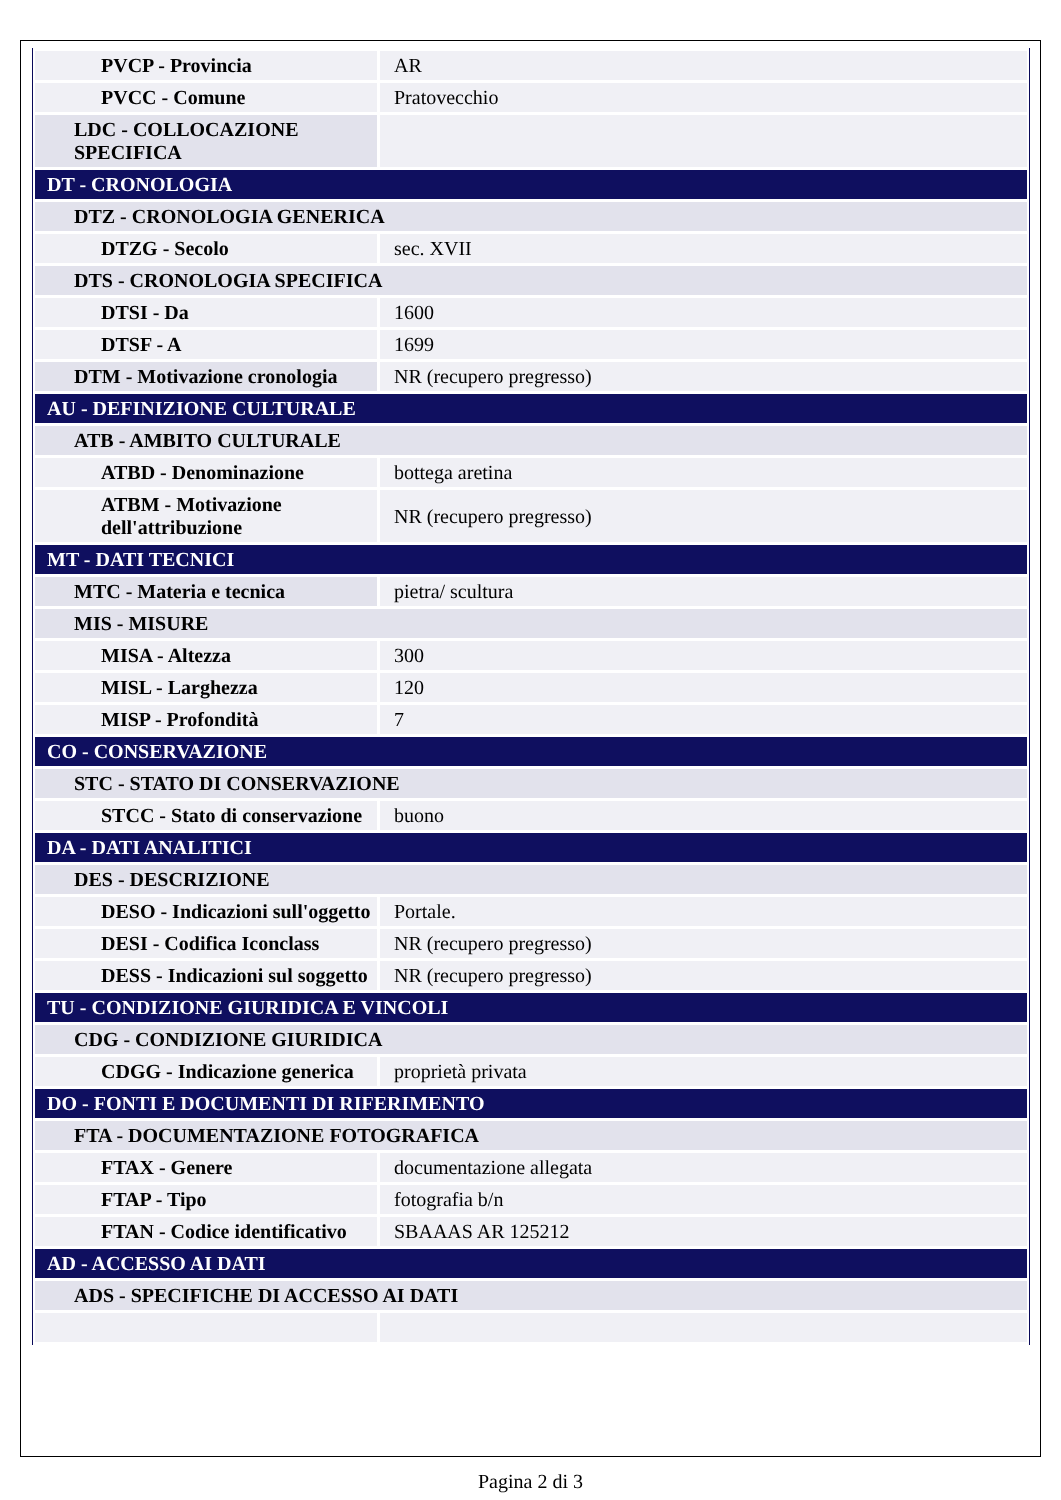| PVCP - Provincia | AR |
| PVCC - Comune | Pratovecchio |
| LDC - COLLOCAZIONE SPECIFICA | |
| DT - CRONOLOGIA | |
| DTZ - CRONOLOGIA GENERICA | |
| DTZG - Secolo | sec. XVII |
| DTS - CRONOLOGIA SPECIFICA | |
| DTSI - Da | 1600 |
| DTSF - A | 1699 |
| DTM - Motivazione cronologia | NR (recupero pregresso) |
| AU - DEFINIZIONE CULTURALE | |
| ATB - AMBITO CULTURALE | |
| ATBD - Denominazione | bottega aretina |
| ATBM - Motivazione dell'attribuzione | NR (recupero pregresso) |
| MT - DATI TECNICI | |
| MTC - Materia e tecnica | pietra/ scultura |
| MIS - MISURE | |
| MISA - Altezza | 300 |
| MISL - Larghezza | 120 |
| MISP - Profondità | 7 |
| CO - CONSERVAZIONE | |
| STC - STATO DI CONSERVAZIONE | |
| STCC - Stato di conservazione | buono |
| DA - DATI ANALITICI | |
| DES - DESCRIZIONE | |
| DESO - Indicazioni sull'oggetto | Portale. |
| DESI - Codifica Iconclass | NR (recupero pregresso) |
| DESS - Indicazioni sul soggetto | NR (recupero pregresso) |
| TU - CONDIZIONE GIURIDICA E VINCOLI | |
| CDG - CONDIZIONE GIURIDICA | |
| CDGG - Indicazione generica | proprietà privata |
| DO - FONTI E DOCUMENTI DI RIFERIMENTO | |
| FTA - DOCUMENTAZIONE FOTOGRAFICA | |
| FTAX - Genere | documentazione allegata |
| FTAP - Tipo | fotografia b/n |
| FTAN - Codice identificativo | SBAAAS AR 125212 |
| AD - ACCESSO AI DATI | |
| ADS - SPECIFICHE DI ACCESSO AI DATI | |
Pagina 2 di 3